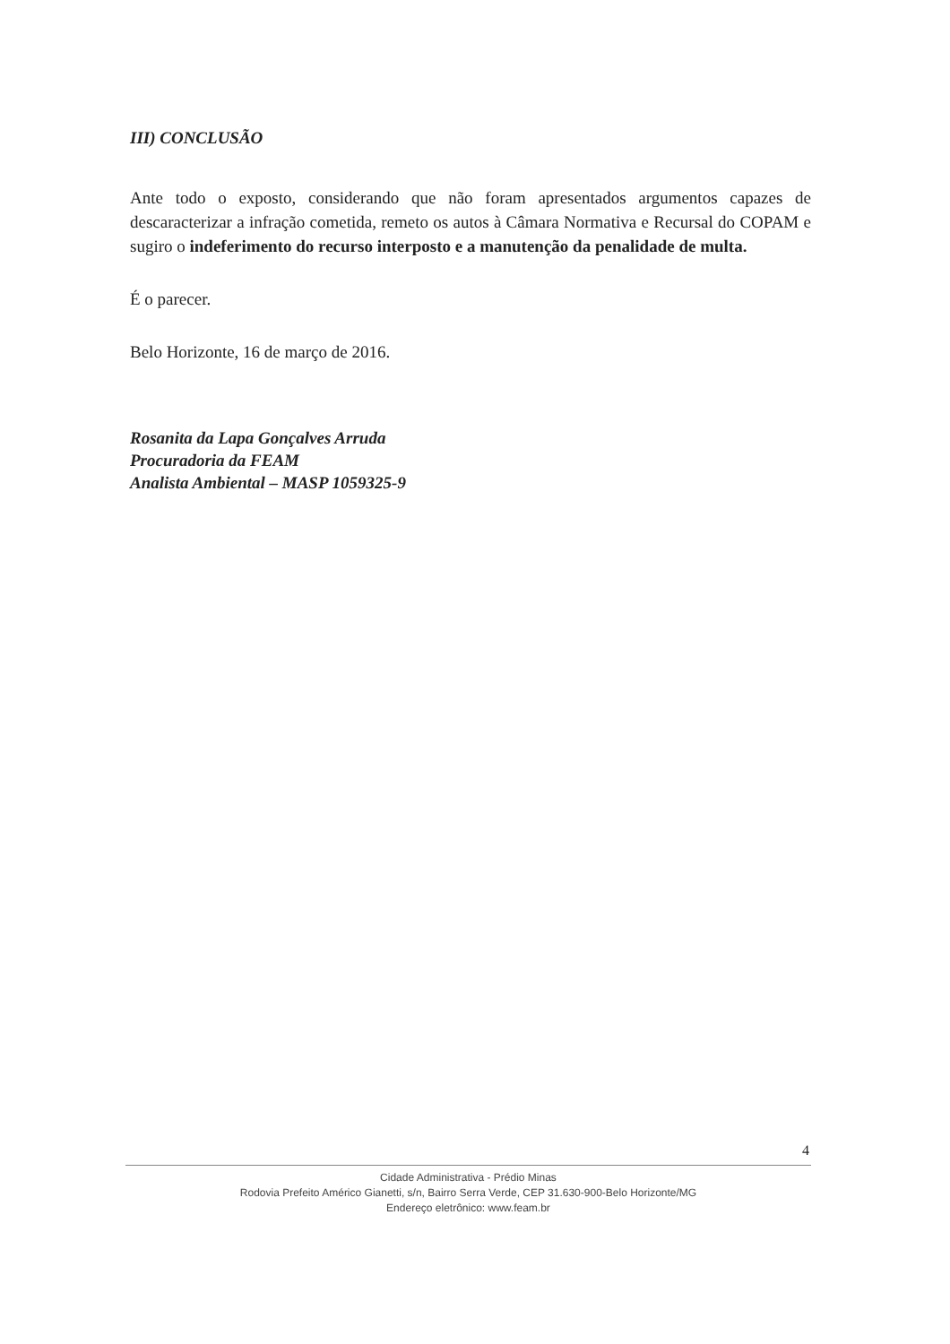III) CONCLUSÃO
Ante todo o exposto, considerando que não foram apresentados argumentos capazes de descaracterizar a infração cometida, remeto os autos à Câmara Normativa e Recursal do COPAM e sugiro o indeferimento do recurso interposto e a manutenção da penalidade de multa.
É o parecer.
Belo Horizonte, 16 de março de 2016.
Rosanita da Lapa Gonçalves Arruda
Procuradoria da FEAM
Analista Ambiental – MASP 1059325-9
4
Cidade Administrativa - Prédio Minas
Rodovia Prefeito Américo Gianetti, s/n, Bairro Serra Verde, CEP 31.630-900-Belo Horizonte/MG
Endereço eletrônico: www.feam.br